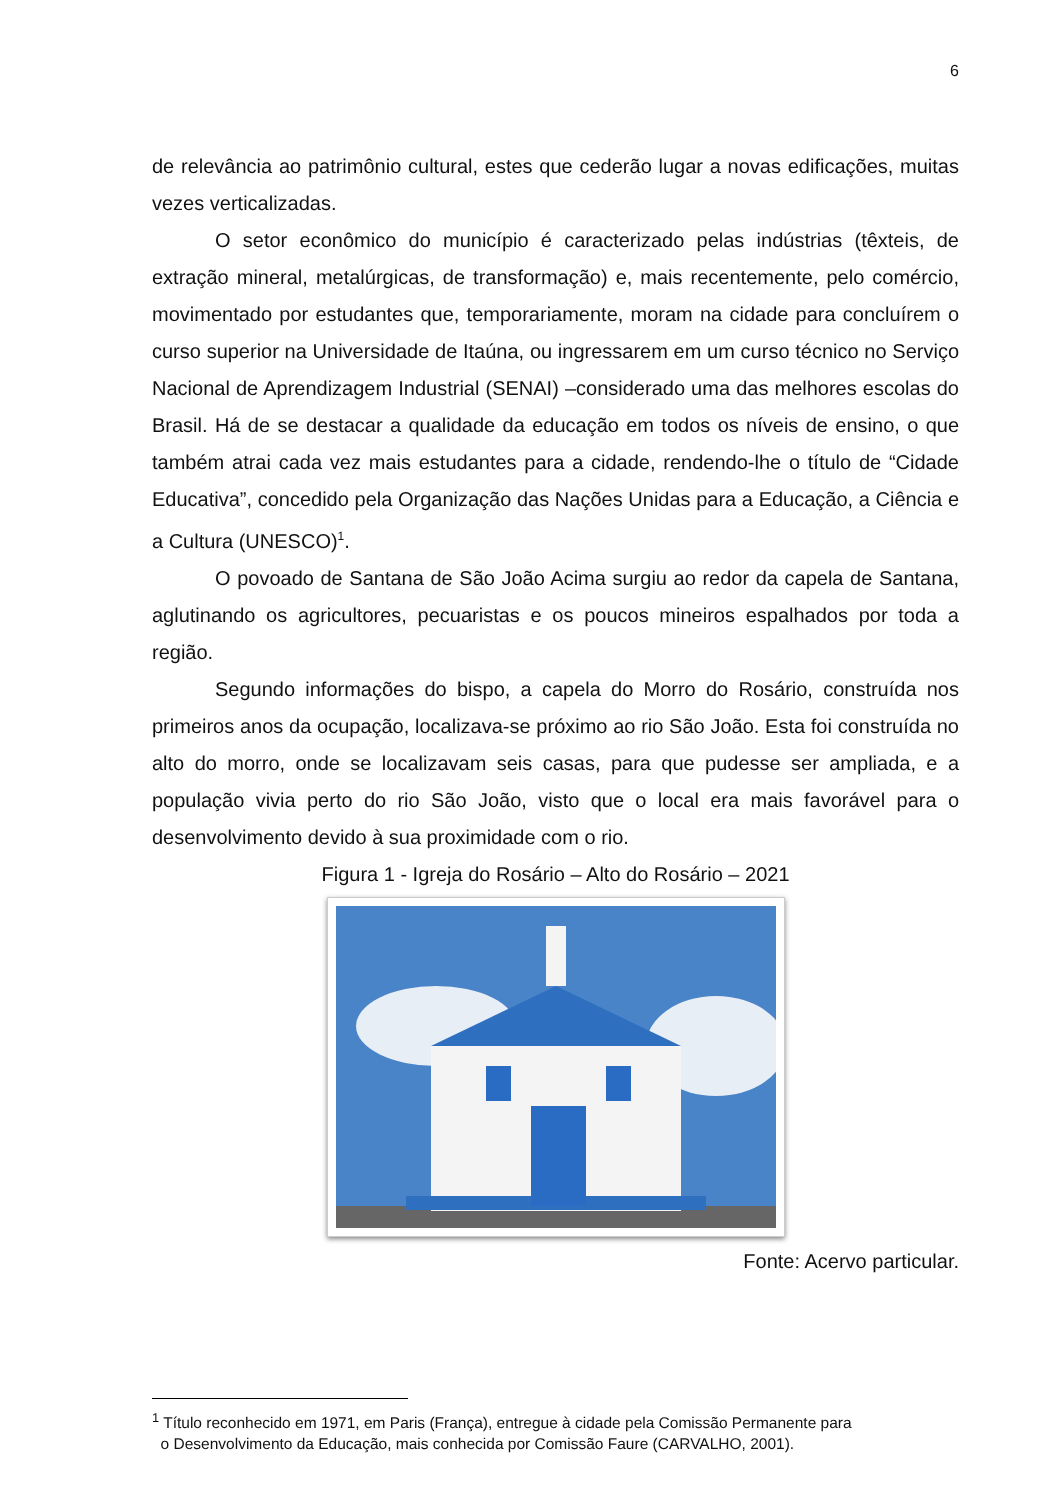6
de relevância ao patrimônio cultural, estes que cederão lugar a novas edificações, muitas vezes verticalizadas.
O setor econômico do município é caracterizado pelas indústrias (têxteis, de extração mineral, metalúrgicas, de transformação) e, mais recentemente, pelo comércio, movimentado por estudantes que, temporariamente, moram na cidade para concluírem o curso superior na Universidade de Itaúna, ou ingressarem em um curso técnico no Serviço Nacional de Aprendizagem Industrial (SENAI) –considerado uma das melhores escolas do Brasil. Há de se destacar a qualidade da educação em todos os níveis de ensino, o que também atrai cada vez mais estudantes para a cidade, rendendo-lhe o título de “Cidade Educativa”, concedido pela Organização das Nações Unidas para a Educação, a Ciência e a Cultura (UNESCO)<sup>1</sup>.
O povoado de Santana de São João Acima surgiu ao redor da capela de Santana, aglutinando os agricultores, pecuaristas e os poucos mineiros espalhados por toda a região.
Segundo informações do bispo, a capela do Morro do Rosário, construída nos primeiros anos da ocupação, localizava-se próximo ao rio São João. Esta foi construída no alto do morro, onde se localizavam seis casas, para que pudesse ser ampliada, e a população vivia perto do rio São João, visto que o local era mais favorável para o desenvolvimento devido à sua proximidade com o rio.
Figura 1 - Igreja do Rosário – Alto do Rosário – 2021
Fonte: Acervo particular.
<sup>1</sup> Título reconhecido em 1971, em Paris (França), entregue à cidade pela Comissão Permanente para
o Desenvolvimento da Educação, mais conhecida por Comissão Faure (CARVALHO, 2001).